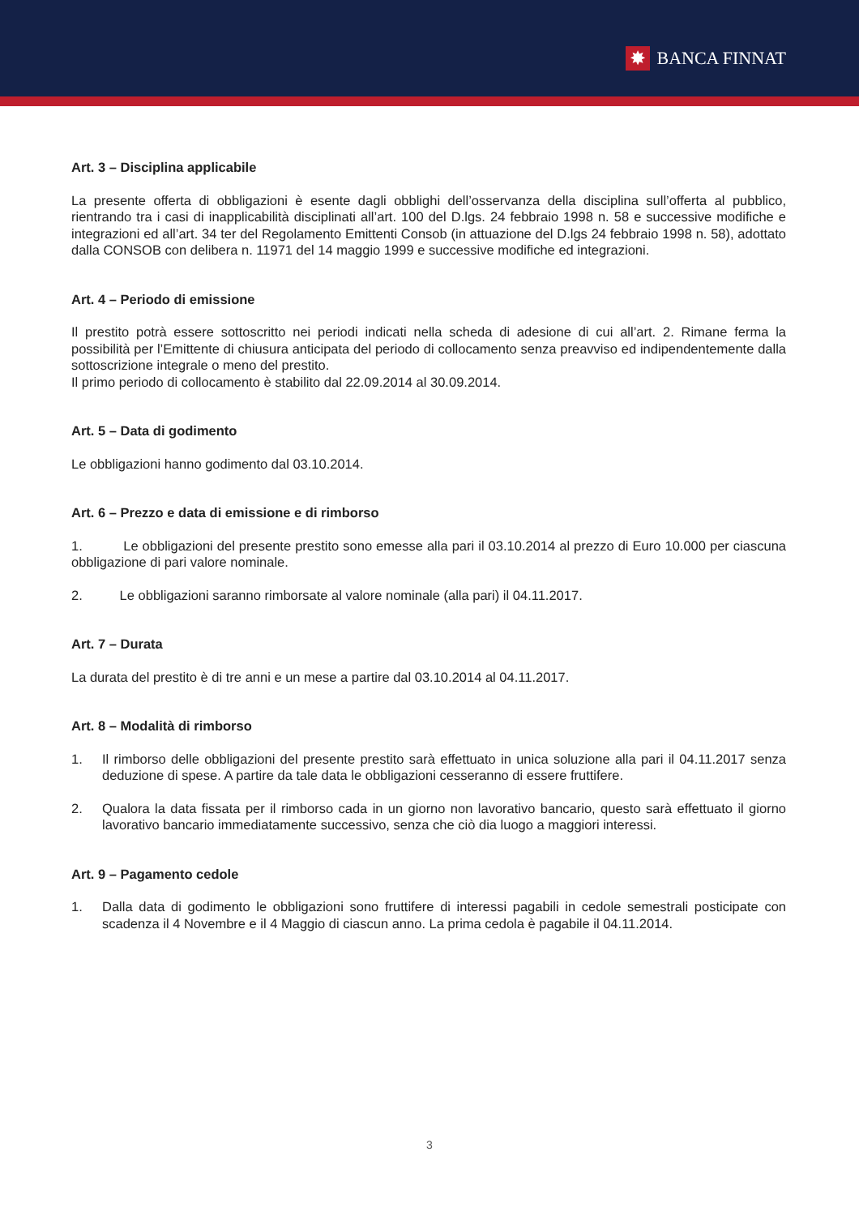✸ BANCA FINNAT
Art. 3 – Disciplina applicabile
La presente offerta di obbligazioni è esente dagli obblighi dell’osservanza della disciplina sull’offerta al pubblico, rientrando tra i casi di inapplicabilità disciplinati all’art. 100 del D.lgs. 24 febbraio 1998 n. 58 e successive modifiche e integrazioni ed all’art. 34 ter del Regolamento Emittenti Consob (in attuazione del D.lgs 24 febbraio 1998 n. 58), adottato dalla CONSOB con delibera n. 11971 del 14 maggio 1999 e successive modifiche ed integrazioni.
Art. 4 – Periodo di emissione
Il prestito potrà essere sottoscritto nei periodi indicati nella scheda di adesione di cui all’art. 2. Rimane ferma la possibilità per l’Emittente di chiusura anticipata del periodo di collocamento senza preavviso ed indipendentemente dalla sottoscrizione integrale o meno del prestito.
Il primo periodo di collocamento è stabilito dal 22.09.2014 al 30.09.2014.
Art. 5 – Data di godimento
Le obbligazioni hanno godimento dal 03.10.2014.
Art. 6 – Prezzo e data di emissione e di rimborso
1. Le obbligazioni del presente prestito sono emesse alla pari il 03.10.2014 al prezzo di Euro 10.000 per ciascuna obbligazione di pari valore nominale.
2. Le obbligazioni saranno rimborsate al valore nominale (alla pari) il 04.11.2017.
Art. 7 – Durata
La durata del prestito è di tre anni e un mese a partire dal 03.10.2014 al 04.11.2017.
Art. 8 – Modalità di rimborso
1. Il rimborso delle obbligazioni del presente prestito sarà effettuato in unica soluzione alla pari il 04.11.2017 senza deduzione di spese. A partire da tale data le obbligazioni cesseranno di essere fruttifere.
2. Qualora la data fissata per il rimborso cada in un giorno non lavorativo bancario, questo sarà effettuato il giorno lavorativo bancario immediatamente successivo, senza che ciò dia luogo a maggiori interessi.
Art. 9 – Pagamento cedole
1. Dalla data di godimento le obbligazioni sono fruttifere di interessi pagabili in cedole semestrali posticipate con scadenza il 4 Novembre e il 4 Maggio di ciascun anno. La prima cedola è pagabile il 04.11.2014.
3